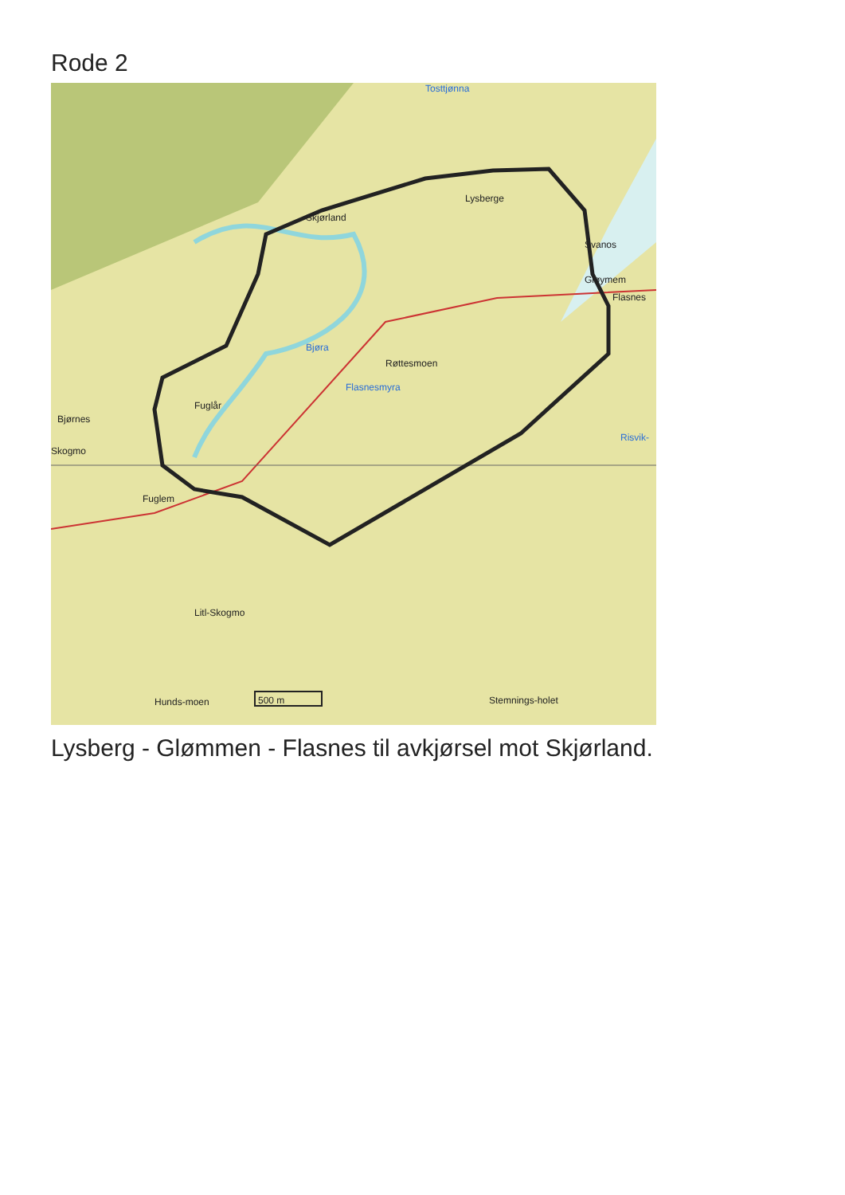Rode 2
Skjørland
Lysberge
Svanos
Gløymem
Flasnes
Bjøra
Røttesmoen
Flasnesmyra
Fuglår
Bjørnes
Skogmo
Risvik-
Fuglem
Litl-Skogmo
500 m Stemnings-holet Hunds-moen
Tosttjønna
Lysberg - Glømmen - Flasnes til avkjørsel mot Skjørland.